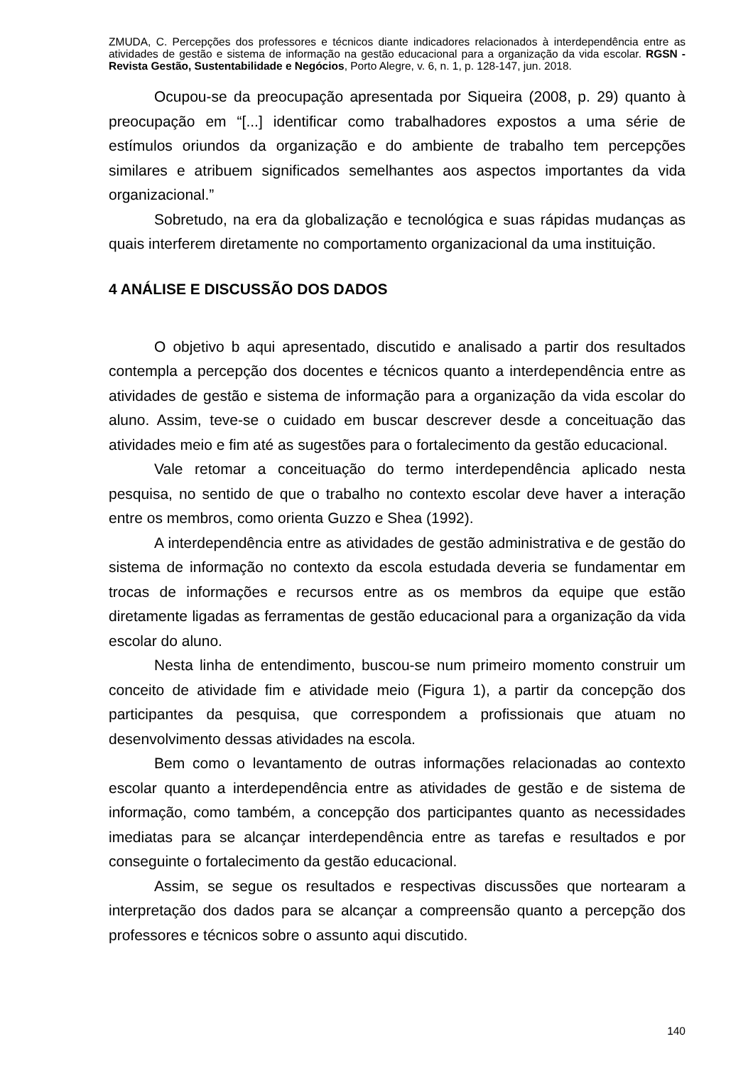ZMUDA, C. Percepções dos professores e técnicos diante indicadores relacionados à interdependência entre as atividades de gestão e sistema de informação na gestão educacional para a organização da vida escolar. RGSN - Revista Gestão, Sustentabilidade e Negócios, Porto Alegre, v. 6, n. 1, p. 128-147, jun. 2018.
Ocupou-se da preocupação apresentada por Siqueira (2008, p. 29) quanto à preocupação em “[...] identificar como trabalhadores expostos a uma série de estímulos oriundos da organização e do ambiente de trabalho tem percepções similares e atribuem significados semelhantes aos aspectos importantes da vida organizacional.”
Sobretudo, na era da globalização e tecnológica e suas rápidas mudanças as quais interferem diretamente no comportamento organizacional da uma instituição.
4 ANÁLISE E DISCUSSÃO DOS DADOS
O objetivo b aqui apresentado, discutido e analisado a partir dos resultados contempla a percepção dos docentes e técnicos quanto a interdependência entre as atividades de gestão e sistema de informação para a organização da vida escolar do aluno. Assim, teve-se o cuidado em buscar descrever desde a conceituação das atividades meio e fim até as sugestões para o fortalecimento da gestão educacional.
Vale retomar a conceituação do termo interdependência aplicado nesta pesquisa, no sentido de que o trabalho no contexto escolar deve haver a interação entre os membros, como orienta Guzzo e Shea (1992).
A interdependência entre as atividades de gestão administrativa e de gestão do sistema de informação no contexto da escola estudada deveria se fundamentar em trocas de informações e recursos entre as os membros da equipe que estão diretamente ligadas as ferramentas de gestão educacional para a organização da vida escolar do aluno.
Nesta linha de entendimento, buscou-se num primeiro momento construir um conceito de atividade fim e atividade meio (Figura 1), a partir da concepção dos participantes da pesquisa, que correspondem a profissionais que atuam no desenvolvimento dessas atividades na escola.
Bem como o levantamento de outras informações relacionadas ao contexto escolar quanto a interdependência entre as atividades de gestão e de sistema de informação, como também, a concepção dos participantes quanto as necessidades imediatas para se alcançar interdependência entre as tarefas e resultados e por conseguinte o fortalecimento da gestão educacional.
Assim, se segue os resultados e respectivas discussões que nortearam a interpretação dos dados para se alcançar a compreensão quanto a percepção dos professores e técnicos sobre o assunto aqui discutido.
140